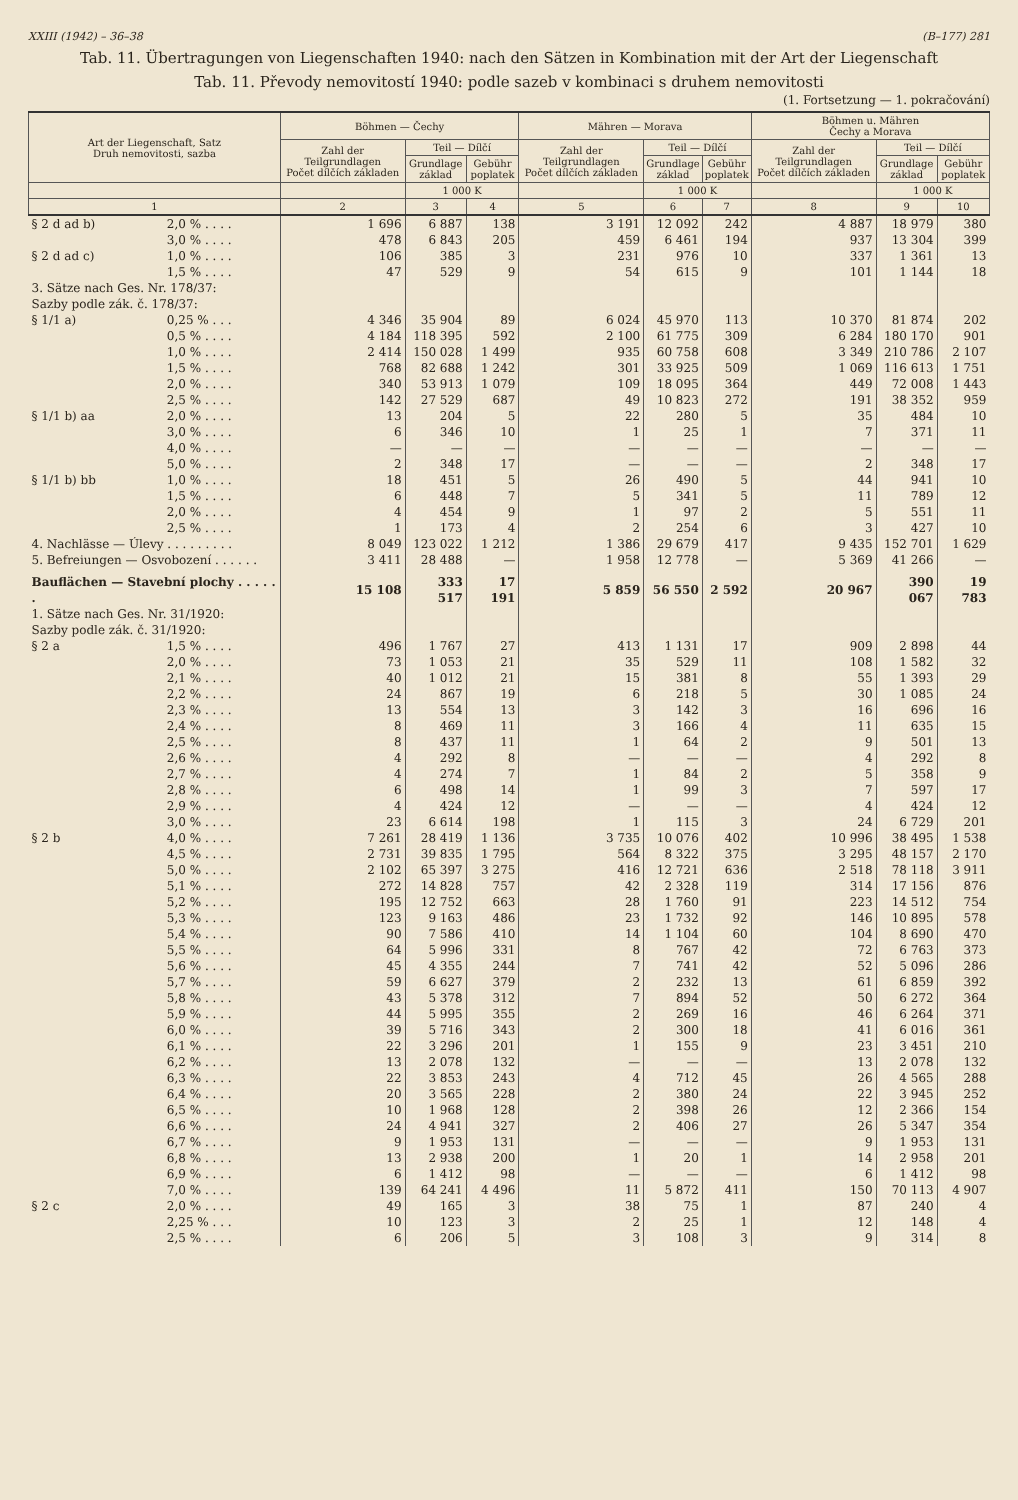XXIII (1942) – 36–38 (B–177) 281
Tab. 11. Übertragungen von Liegenschaften 1940: nach den Sätzen in Kombination mit der Art der Liegenschaft
Tab. 11. Převody nemovitostí 1940: podle sazeb v kombinaci s druhem nemovitosti
(1. Fortsetzung — 1. pokračování)
| Art der Liegenschaft, Satz Druh nemovitosti, sazba | | Böhmen — Čechy | | | Mähren — Morava | | | Böhmen u. Mähren Čechy a Morava | | |
| --- | --- | --- | --- | --- | --- | --- | --- | --- | --- | --- |
| | | Zahl der Teilgrundlagen Počet dílčích základen | Teil — Dílčí | | Zahl der Teilgrundlagen Počet dílčích základen | Teil — Dílčí | | Zahl der Teilgrundlagen Počet dílčích základen | Teil — Dílčí | |
| | | | Grundlage základ | Gebühr poplatek | | Grundlage základ | Gebühr poplatek | | Grundlage základ | Gebühr poplatek |
| | | | 1 000 K | | | 1 000 K | | | 1 000 K | |
| 1 | | 2 | 3 | 4 | 5 | 6 | 7 | 8 | 9 | 10 |
| § 2 d ad b) | 2,0 % . . . . | 1 696 | 6 887 | 138 | 3 191 | 12 092 | 242 | 4 887 | 18 979 | 380 |
| | 3,0 % . . . . | 478 | 6 843 | 205 | 459 | 6 461 | 194 | 937 | 13 304 | 399 |
| § 2 d ad c) | 1,0 % . . . . | 106 | 385 | 3 | 231 | 976 | 10 | 337 | 1 361 | 13 |
| | 1,5 % . . . . | 47 | 529 | 9 | 54 | 615 | 9 | 101 | 1 144 | 18 |
| 3. Sätze nach Ges. Nr. 178/37: Sazby podle zák. č. 178/37: | | | | | | | | | | |
| § 1/1 a) | 0,25 % . . . | 4 346 | 35 904 | 89 | 6 024 | 45 970 | 113 | 10 370 | 81 874 | 202 |
| | 0,5 % . . . . | 4 184 | 118 395 | 592 | 2 100 | 61 775 | 309 | 6 284 | 180 170 | 901 |
| | 1,0 % . . . . | 2 414 | 150 028 | 1 499 | 935 | 60 758 | 608 | 3 349 | 210 786 | 2 107 |
| | 1,5 % . . . . | 768 | 82 688 | 1 242 | 301 | 33 925 | 509 | 1 069 | 116 613 | 1 751 |
| | 2,0 % . . . . | 340 | 53 913 | 1 079 | 109 | 18 095 | 364 | 449 | 72 008 | 1 443 |
| | 2,5 % . . . . | 142 | 27 529 | 687 | 49 | 10 823 | 272 | 191 | 38 352 | 959 |
| § 1/1 b) aa | 2,0 % . . . . | 13 | 204 | 5 | 22 | 280 | 5 | 35 | 484 | 10 |
| | 3,0 % . . . . | 6 | 346 | 10 | 1 | 25 | 1 | 7 | 371 | 11 |
| | 4,0 % . . . . | — | — | — | — | — | — | — | — | — |
| | 5,0 % . . . . | 2 | 348 | 17 | — | — | — | 2 | 348 | 17 |
| § 1/1 b) bb | 1,0 % . . . . | 18 | 451 | 5 | 26 | 490 | 5 | 44 | 941 | 10 |
| | 1,5 % . . . . | 6 | 448 | 7 | 5 | 341 | 5 | 11 | 789 | 12 |
| | 2,0 % . . . . | 4 | 454 | 9 | 1 | 97 | 2 | 5 | 551 | 11 |
| | 2,5 % . . . . | 1 | 173 | 4 | 2 | 254 | 6 | 3 | 427 | 10 |
| 4. Nachlässe — Úlevy . . . . . . . . . | | 8 049 | 123 022 | 1 212 | 1 386 | 29 679 | 417 | 9 435 | 152 701 | 1 629 |
| 5. Befreiungen — Osvobození . . . . . . | | 3 411 | 28 488 | — | 1 958 | 12 778 | — | 5 369 | 41 266 | — |
| Bauflächen — Stavební plochy . . . . . . | | 15 108 | 333 517 | 17 191 | 5 859 | 56 550 | 2 592 | 20 967 | 390 067 | 19 783 |
| 1. Sätze nach Ges. Nr. 31/1920: Sazby podle zák. č. 31/1920: | | | | | | | | | | |
| § 2 a | 1,5 % . . . . | 496 | 1 767 | 27 | 413 | 1 131 | 17 | 909 | 2 898 | 44 |
| | 2,0 % . . . . | 73 | 1 053 | 21 | 35 | 529 | 11 | 108 | 1 582 | 32 |
| | 2,1 % . . . . | 40 | 1 012 | 21 | 15 | 381 | 8 | 55 | 1 393 | 29 |
| | 2,2 % . . . . | 24 | 867 | 19 | 6 | 218 | 5 | 30 | 1 085 | 24 |
| | 2,3 % . . . . | 13 | 554 | 13 | 3 | 142 | 3 | 16 | 696 | 16 |
| | 2,4 % . . . . | 8 | 469 | 11 | 3 | 166 | 4 | 11 | 635 | 15 |
| | 2,5 % . . . . | 8 | 437 | 11 | 1 | 64 | 2 | 9 | 501 | 13 |
| | 2,6 % . . . . | 4 | 292 | 8 | — | — | — | 4 | 292 | 8 |
| | 2,7 % . . . . | 4 | 274 | 7 | 1 | 84 | 2 | 5 | 358 | 9 |
| | 2,8 % . . . . | 6 | 498 | 14 | 1 | 99 | 3 | 7 | 597 | 17 |
| | 2,9 % . . . . | 4 | 424 | 12 | — | — | — | 4 | 424 | 12 |
| | 3,0 % . . . . | 23 | 6 614 | 198 | 1 | 115 | 3 | 24 | 6 729 | 201 |
| § 2 b | 4,0 % . . . . | 7 261 | 28 419 | 1 136 | 3 735 | 10 076 | 402 | 10 996 | 38 495 | 1 538 |
| | 4,5 % . . . . | 2 731 | 39 835 | 1 795 | 564 | 8 322 | 375 | 3 295 | 48 157 | 2 170 |
| | 5,0 % . . . . | 2 102 | 65 397 | 3 275 | 416 | 12 721 | 636 | 2 518 | 78 118 | 3 911 |
| | 5,1 % . . . . | 272 | 14 828 | 757 | 42 | 2 328 | 119 | 314 | 17 156 | 876 |
| | 5,2 % . . . . | 195 | 12 752 | 663 | 28 | 1 760 | 91 | 223 | 14 512 | 754 |
| | 5,3 % . . . . | 123 | 9 163 | 486 | 23 | 1 732 | 92 | 146 | 10 895 | 578 |
| | 5,4 % . . . . | 90 | 7 586 | 410 | 14 | 1 104 | 60 | 104 | 8 690 | 470 |
| | 5,5 % . . . . | 64 | 5 996 | 331 | 8 | 767 | 42 | 72 | 6 763 | 373 |
| | 5,6 % . . . . | 45 | 4 355 | 244 | 7 | 741 | 42 | 52 | 5 096 | 286 |
| | 5,7 % . . . . | 59 | 6 627 | 379 | 2 | 232 | 13 | 61 | 6 859 | 392 |
| | 5,8 % . . . . | 43 | 5 378 | 312 | 7 | 894 | 52 | 50 | 6 272 | 364 |
| | 5,9 % . . . . | 44 | 5 995 | 355 | 2 | 269 | 16 | 46 | 6 264 | 371 |
| | 6,0 % . . . . | 39 | 5 716 | 343 | 2 | 300 | 18 | 41 | 6 016 | 361 |
| | 6,1 % . . . . | 22 | 3 296 | 201 | 1 | 155 | 9 | 23 | 3 451 | 210 |
| | 6,2 % . . . . | 13 | 2 078 | 132 | — | — | — | 13 | 2 078 | 132 |
| | 6,3 % . . . . | 22 | 3 853 | 243 | 4 | 712 | 45 | 26 | 4 565 | 288 |
| | 6,4 % . . . . | 20 | 3 565 | 228 | 2 | 380 | 24 | 22 | 3 945 | 252 |
| | 6,5 % . . . . | 10 | 1 968 | 128 | 2 | 398 | 26 | 12 | 2 366 | 154 |
| | 6,6 % . . . . | 24 | 4 941 | 327 | 2 | 406 | 27 | 26 | 5 347 | 354 |
| | 6,7 % . . . . | 9 | 1 953 | 131 | — | — | — | 9 | 1 953 | 131 |
| | 6,8 % . . . . | 13 | 2 938 | 200 | 1 | 20 | 1 | 14 | 2 958 | 201 |
| | 6,9 % . . . . | 6 | 1 412 | 98 | — | — | — | 6 | 1 412 | 98 |
| | 7,0 % . . . . | 139 | 64 241 | 4 496 | 11 | 5 872 | 411 | 150 | 70 113 | 4 907 |
| § 2 c | 2,0 % . . . . | 49 | 165 | 3 | 38 | 75 | 1 | 87 | 240 | 4 |
| | 2,25 % . . . | 10 | 123 | 3 | 2 | 25 | 1 | 12 | 148 | 4 |
| | 2,5 % . . . . | 6 | 206 | 5 | 3 | 108 | 3 | 9 | 314 | 8 |